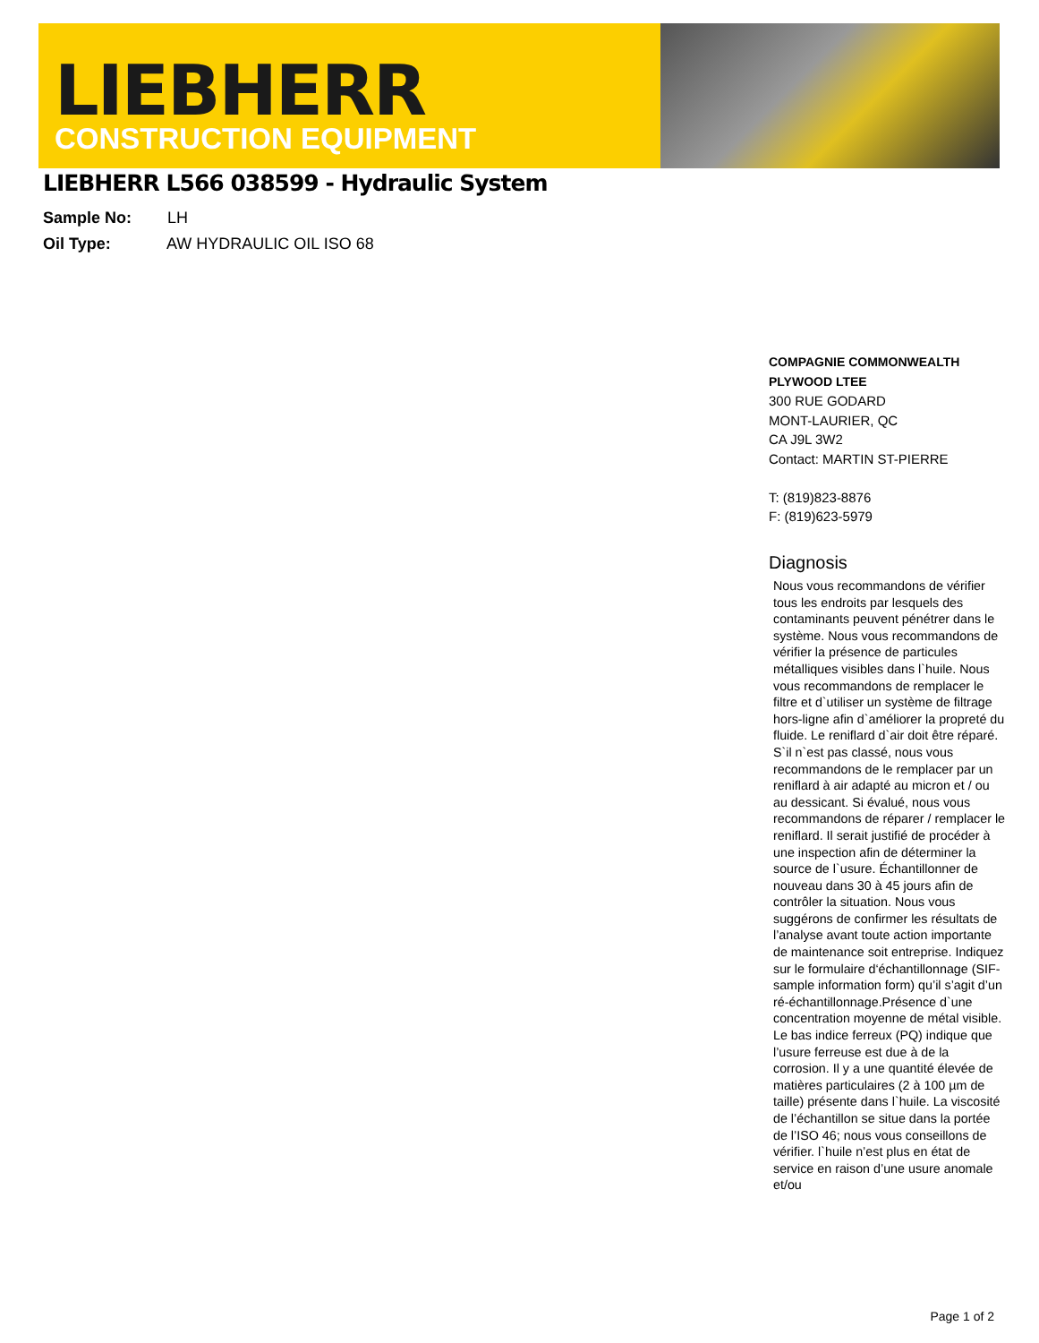LIEBHERR
CONSTRUCTION EQUIPMENT
LIEBHERR L566 038599 - Hydraulic System
Sample No: LH
Oil Type: AW HYDRAULIC OIL ISO 68
COMPAGNIE COMMONWEALTH PLYWOOD LTEE
300 RUE GODARD
MONT-LAURIER, QC
CA J9L 3W2
Contact: MARTIN ST-PIERRE
T: (819)823-8876
F: (819)623-5979
Diagnosis
Nous vous recommandons de vérifier tous les endroits par lesquels des contaminants peuvent pénétrer dans le système. Nous vous recommandons de vérifier la présence de particules métalliques visibles dans l`huile. Nous vous recommandons de remplacer le filtre et d`utiliser un système de filtrage hors-ligne afin d`améliorer la propreté du fluide. Le reniflard d`air doit être réparé. S`il n`est pas classé, nous vous recommandons de le remplacer par un reniflard à air adapté au micron et / ou au dessicant. Si évalué, nous vous recommandons de réparer / remplacer le reniflard. Il serait justifié de procéder à une inspection afin de déterminer la source de l`usure. Échantillonner de nouveau dans 30 à 45 jours afin de contrôler la situation. Nous vous suggérons de confirmer les résultats de l’analyse avant toute action importante de maintenance soit entreprise. Indiquez sur le formulaire d‘échantillonnage (SIF-sample information form) qu’il s’agit d’un ré-échantillonnage.Présence d`une concentration moyenne de métal visible. Le bas indice ferreux (PQ) indique que l’usure ferreuse est due à de la corrosion. Il y a une quantité élevée de matières particulaires (2 à 100 µm de taille) présente dans l`huile. La viscosité de l’échantillon se situe dans la portée de l’ISO 46; nous vous conseillons de vérifier. l`huile n’est plus en état de service en raison d’une usure anomale et/ou
Page 1 of 2